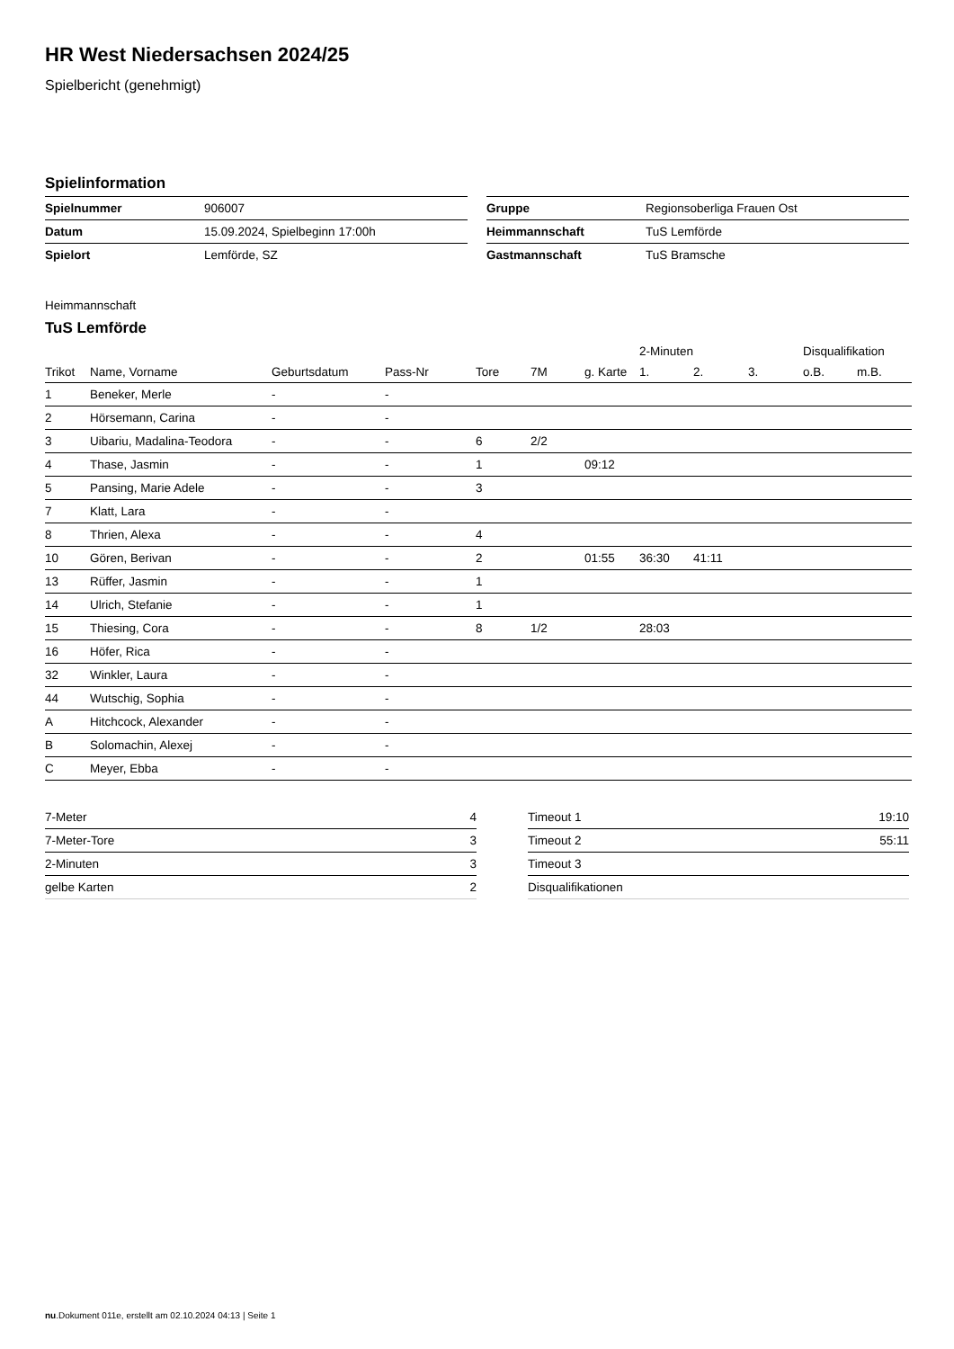HR West Niedersachsen 2024/25
Spielbericht (genehmigt)
Spielinformation
| Spielnummer | 906007 |
| Datum | 15.09.2024, Spielbeginn 17:00h |
| Spielort | Lemförde, SZ |
| Gruppe | Regionsoberliga Frauen Ost |
| Heimmannschaft | TuS Lemförde |
| Gastmannschaft | TuS Bramsche |
Heimmannschaft
TuS Lemförde
| | | | | | | | 2-Minuten | | | Disqualifikation | |
| --- | --- | --- | --- | --- | --- | --- | --- | --- | --- | --- | --- |
| Trikot | Name, Vorname | Geburtsdatum | Pass-Nr | Tore | 7M | g. Karte | 1. | 2. | 3. | o.B. | m.B. |
| 1 | Beneker, Merle | - | - | | | | | | | | |
| 2 | Hörsemann, Carina | - | - | | | | | | | | |
| 3 | Uibariu, Madalina-Teodora | - | - | 6 | 2/2 | | | | | | |
| 4 | Thase, Jasmin | - | - | 1 | | 09:12 | | | | | |
| 5 | Pansing, Marie Adele | - | - | 3 | | | | | | | |
| 7 | Klatt, Lara | - | - | | | | | | | | |
| 8 | Thrien, Alexa | - | - | 4 | | | | | | | |
| 10 | Gören, Berivan | - | - | 2 | | 01:55 | 36:30 | 41:11 | | | |
| 13 | Rüffer, Jasmin | - | - | 1 | | | | | | | |
| 14 | Ulrich, Stefanie | - | - | 1 | | | | | | | |
| 15 | Thiesing, Cora | - | - | 8 | 1/2 | | 28:03 | | | | |
| 16 | Höfer, Rica | - | - | | | | | | | | |
| 32 | Winkler, Laura | - | - | | | | | | | | |
| 44 | Wutschig, Sophia | - | - | | | | | | | | |
| A | Hitchcock, Alexander | - | - | | | | | | | | |
| B | Solomachin, Alexej | - | - | | | | | | | | |
| C | Meyer, Ebba | - | - | | | | | | | | |
| 7-Meter | 4 |
| 7-Meter-Tore | 3 |
| 2-Minuten | 3 |
| gelbe Karten | 2 |
| Timeout 1 | 19:10 |
| Timeout 2 | 55:11 |
| Timeout 3 | |
| Disqualifikationen | |
nu.Dokument 011e, erstellt am 02.10.2024 04:13 | Seite 1